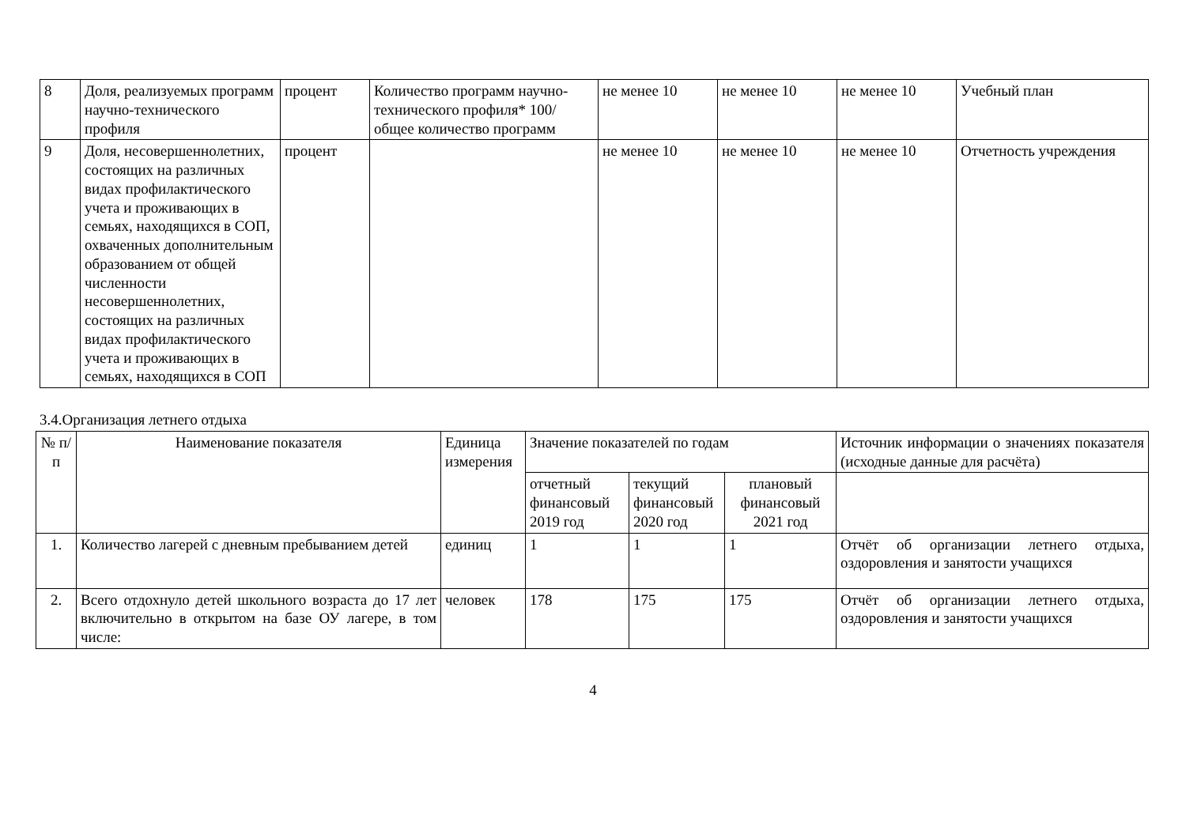| 8 | Доля, реализуемых программ научно-технического профиля | процент | Количество программ научно-технического профиля* 100/ общее количество программ | не менее 10 | не менее 10 | не менее 10 | Учебный план |
| 9 | Доля, несовершеннолетних, состоящих на различных видах профилактического учета и проживающих в семьях, находящихся в СОП, охваченных дополнительным образованием от общей численности несовершеннолетних, состоящих на различных видах профилактического учета и проживающих в семьях, находящихся в СОП | процент | | не менее 10 | не менее 10 | не менее 10 | Отчетность учреждения |
3.4.Организация летнего отдыха
| № п/п | Наименование показателя | Единица измерения | Значение показателей по годам | | | Источник информации о значениях показателя (исходные данные для расчёта) |
| --- | --- | --- | --- | --- | --- | --- |
| | | | отчетный финансовый 2019 год | текущий финансовый 2020 год | плановый финансовый 2021 год | |
| 1. | Количество лагерей с дневным пребыванием детей | единиц | 1 | 1 | 1 | Отчёт об организации летнего отдыха, оздоровления и занятости учащихся |
| 2. | Всего отдохнуло детей школьного возраста до 17 лет включительно в открытом на базе ОУ лагере, в том числе: | человек | 178 | 175 | 175 | Отчёт об организации летнего отдыха, оздоровления и занятости учащихся |
4